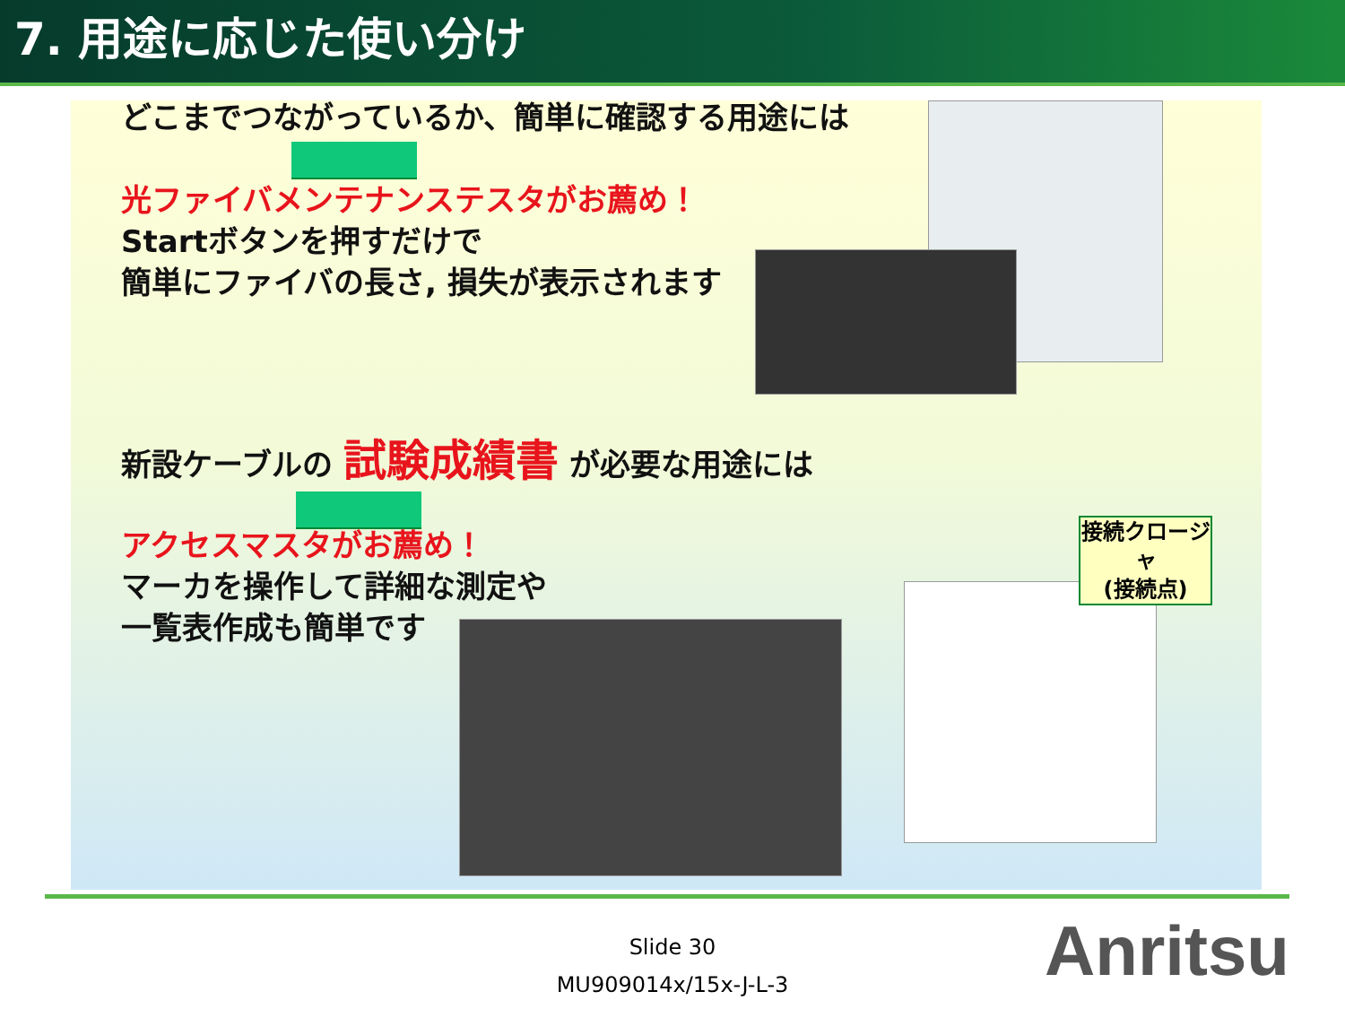7. 用途に応じた使い分け
どこまでつながっているか、簡単に確認する用途には
光ファイバメンテナンステスタがお薦め！
Startボタンを押すだけで
簡単にファイバの長さ, 損失が表示されます
新設ケーブルの 試験成績書 が必要な用途には
アクセスマスタがお薦め！
マーカを操作して詳細な測定や
一覧表作成も簡単です
接続クロージャ
(接続点)
Slide 30
MU909014x/15x-J-L-3
Anritsu